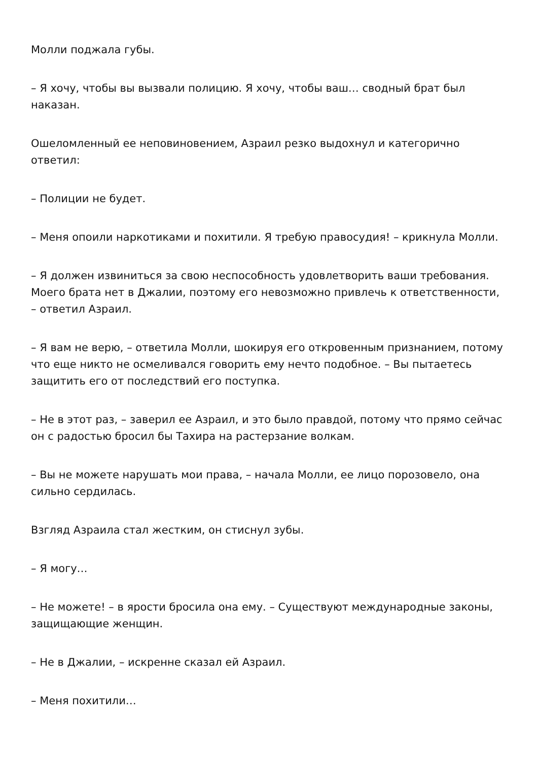Молли поджала губы.
– Я хочу, чтобы вы вызвали полицию. Я хочу, чтобы ваш… сводный брат был наказан.
Ошеломленный ее неповиновением, Азраил резко выдохнул и категорично ответил:
– Полиции не будет.
– Меня опоили наркотиками и похитили. Я требую правосудия! – крикнула Молли.
– Я должен извиниться за свою неспособность удовлетворить ваши требования. Моего брата нет в Джалии, поэтому его невозможно привлечь к ответственности, – ответил Азраил.
– Я вам не верю, – ответила Молли, шокируя его откровенным признанием, потому что еще никто не осмеливался говорить ему нечто подобное. – Вы пытаетесь защитить его от последствий его поступка.
– Не в этот раз, – заверил ее Азраил, и это было правдой, потому что прямо сейчас он с радостью бросил бы Тахира на растерзание волкам.
– Вы не можете нарушать мои права, – начала Молли, ее лицо порозовело, она сильно сердилась.
Взгляд Азраила стал жестким, он стиснул зубы.
– Я могу…
– Не можете! – в ярости бросила она ему. – Существуют международные законы, защищающие женщин.
– Не в Джалии, – искренне сказал ей Азраил.
– Меня похитили…